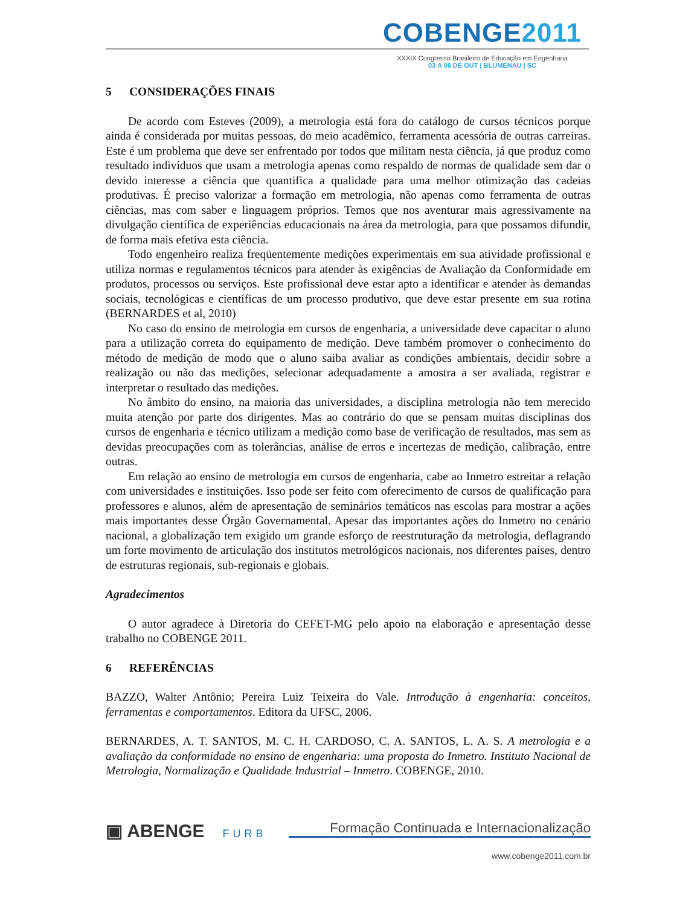COBENGE2011
XXXIX Congresso Brasileiro de Educação em Engenharia
03 A 06 DE OUT | BLUMENAU | SC
5 CONSIDERAÇÕES FINAIS
De acordo com Esteves (2009), a metrologia está fora do catálogo de cursos técnicos porque ainda é considerada por muitas pessoas, do meio acadêmico, ferramenta acessória de outras carreiras. Este é um problema que deve ser enfrentado por todos que militam nesta ciência, já que produz como resultado indivíduos que usam a metrologia apenas como respaldo de normas de qualidade sem dar o devido interesse a ciência que quantifica a qualidade para uma melhor otimização das cadeias produtivas. É preciso valorizar a formação em metrologia, não apenas como ferramenta de outras ciências, mas com saber e linguagem próprios. Temos que nos aventurar mais agressivamente na divulgação científica de experiências educacionais na área da metrologia, para que possamos difundir, de forma mais efetiva esta ciência.
Todo engenheiro realiza freqüentemente medições experimentais em sua atividade profissional e utiliza normas e regulamentos técnicos para atender às exigências de Avaliação da Conformidade em produtos, processos ou serviços. Este profissional deve estar apto a identificar e atender às demandas sociais, tecnológicas e científicas de um processo produtivo, que deve estar presente em sua rotina (BERNARDES et al, 2010)
No caso do ensino de metrologia em cursos de engenharia, a universidade deve capacitar o aluno para a utilização correta do equipamento de medição. Deve também promover o conhecimento do método de medição de modo que o aluno saiba avaliar as condições ambientais, decidir sobre a realização ou não das medições, selecionar adequadamente a amostra a ser avaliada, registrar e interpretar o resultado das medições.
No âmbito do ensino, na maioria das universidades, a disciplina metrologia não tem merecido muita atenção por parte dos dirigentes. Mas ao contrário do que se pensam muitas disciplinas dos cursos de engenharia e técnico utilizam a medição como base de verificação de resultados, mas sem as devidas preocupações com as tolerâncias, análise de erros e incertezas de medição, calibração, entre outras.
Em relação ao ensino de metrologia em cursos de engenharia, cabe ao Inmetro estreitar a relação com universidades e instituições. Isso pode ser feito com oferecimento de cursos de qualificação para professores e alunos, além de apresentação de seminários temáticos nas escolas para mostrar a ações mais importantes desse Órgão Governamental. Apesar das importantes ações do Inmetro no cenário nacional, a globalização tem exigido um grande esforço de reestruturação da metrologia, deflagrando um forte movimento de articulação dos institutos metrológicos nacionais, nos diferentes países, dentro de estruturas regionais, sub-regionais e globais.
Agradecimentos
O autor agradece à Diretoria do CEFET-MG pelo apoio na elaboração e apresentação desse trabalho no COBENGE 2011.
6 REFERÊNCIAS
BAZZO, Walter Antônio; Pereira Luiz Teixeira do Vale. Introdução à engenharia: conceitos, ferramentas e comportamentos. Editora da UFSC, 2006.
BERNARDES, A. T. SANTOS, M. C. H. CARDOSO, C. A. SANTOS, L. A. S. A metrologia e a avaliação da conformidade no ensino de engenharia: uma proposta do Inmetro. Instituto Nacional de Metrologia, Normalização e Qualidade Industrial – Inmetro. COBENGE, 2010.
▣ ABENGE FURB Formação Continuada e Internacionalização
www.cobenge2011.com.br